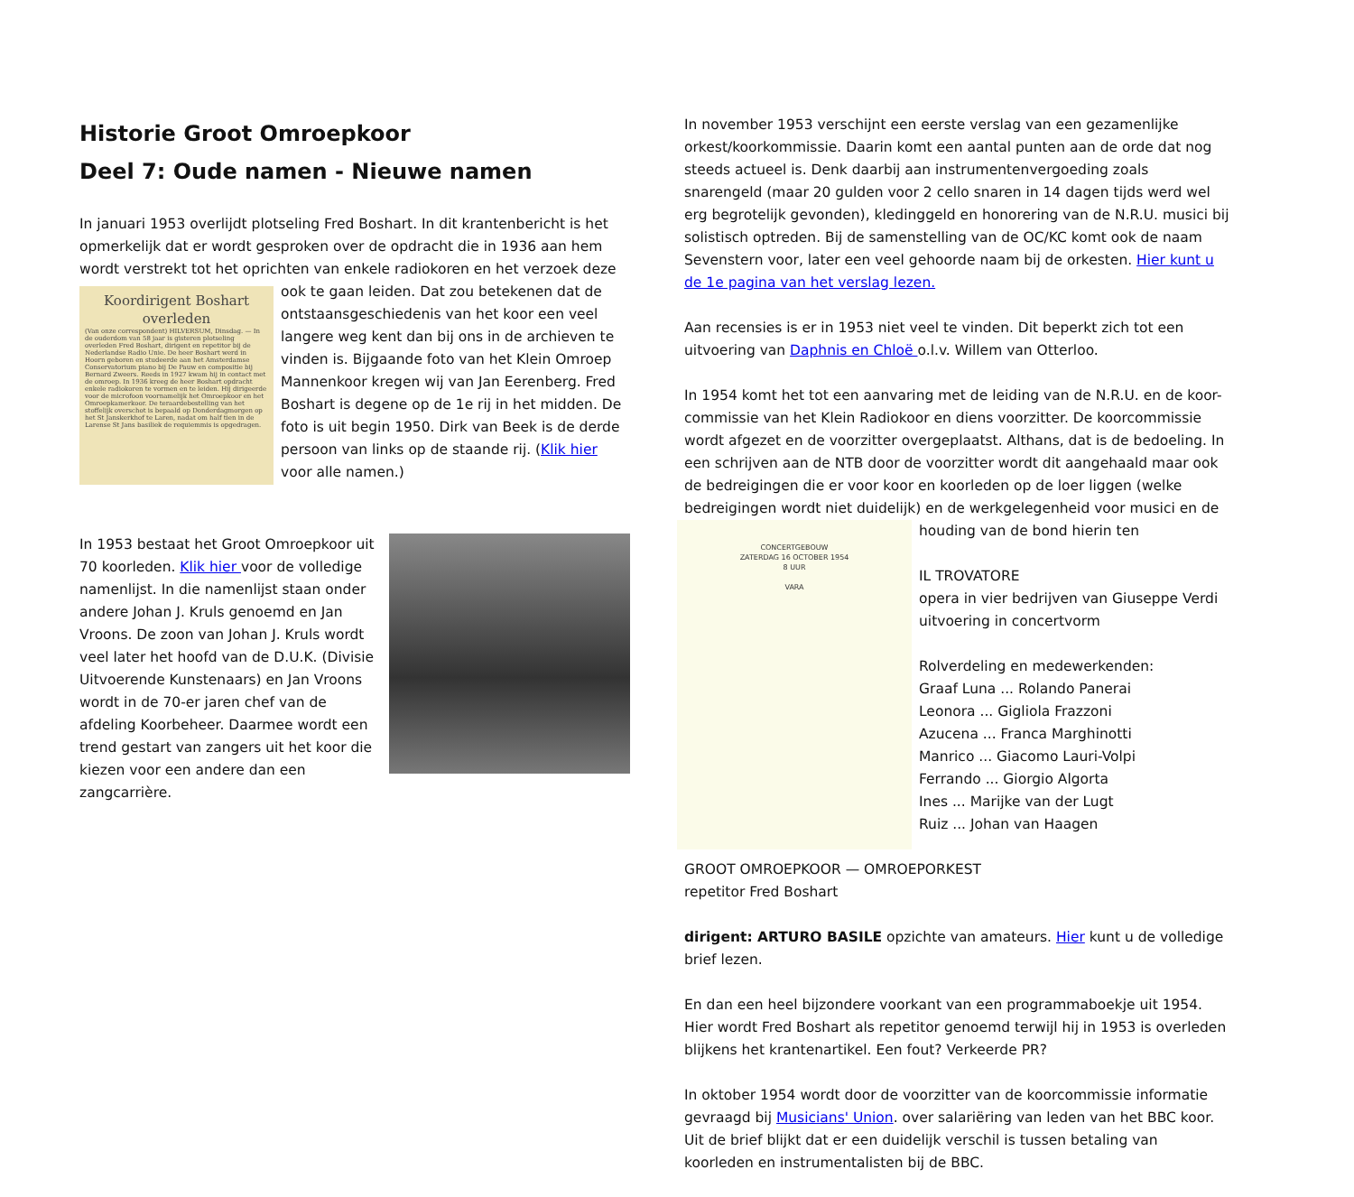Historie Groot Omroepkoor
Deel 7: Oude namen - Nieuwe namen
In januari 1953 overlijdt plotseling Fred Boshart. In dit krantenbericht is het opmerkelijk dat er wordt gesproken over de opdracht die in 1936 aan hem wordt verstrekt tot het oprichten van enkele radiokoren en het verzoek deze ook te gaan Koordirigent Boshart overleden
(Van onze correspondent) HILVERSUM, Dinsdag. — In de ouderdom van 58 jaar is gisteren plotseling overleden Fred Boshart, dirigent en repetitor bij de Nederlandse Radio Unie. De heer Boshart werd in Hoorn geboren en studeerde aan het Amsterdamse Conservatorium piano bij De Pauw en compositie bij Bernard Zweers. Reeds in 1927 kwam hij in contact met de omroep. In 1936 kreeg de heer Boshart opdracht enkele radiokoren te vormen en te leiden. Hij dirigeerde voor de microfoon voornamelijk het Omroepkoor en het Omroepkamerkoor. De teraardebestelling van het stoffelijk overschot is bepaald op Donderdagmorgen op het St Janskerkhof te Laren, nadat om half tien in de Larense St Jans basiliek de requiemmis is opgedragen. leiden. Dat zou betekenen dat de ontstaansgeschiedenis van het koor een veel langere weg kent dan bij ons in de archieven te vinden is. Bijgaande foto van het Klein Omroep Mannenkoor kregen wij van Jan Eerenberg. Fred Boshart is degene op de 1e rij in het midden. De foto is uit begin 1950. Dirk van Beek is de derde persoon van links op de staande rij. (Klik hier voor alle namen.)
In 1953 bestaat het Groot Omroepkoor uit 70 koorleden. Klik hier voor de volledige namenlijst. In die namenlijst staan onder andere Johan J. Kruls genoemd en Jan Vroons. De zoon van Johan J. Kruls wordt veel later het hoofd van de D.U.K. (Divisie Uitvoerende Kunstenaars) en Jan Vroons wordt in de 70-er jaren chef van de afdeling Koorbeheer. Daarmee wordt een trend gestart van zangers uit het koor die kiezen voor een andere dan een zangcarrière.
In november 1953 verschijnt een eerste verslag van een gezamenlijke orkest/koorkommissie. Daarin komt een aantal punten aan de orde dat nog steeds actueel is. Denk daarbij aan instrumentenvergoeding zoals snarengeld (maar 20 gulden voor 2 cello snaren in 14 dagen tijds werd wel erg begrotelijk gevonden), kledinggeld en honorering van de N.R.U. musici bij solistisch optreden. Bij de samenstelling van de OC/KC komt ook de naam Sevenstern voor, later een veel gehoorde naam bij de orkesten. Hier kunt u de 1e pagina van het verslag lezen.
Aan recensies is er in 1953 niet veel te vinden. Dit beperkt zich tot een uitvoering van Daphnis en Chloë o.l.v. Willem van Otterloo.
In 1954 komt het tot een aanvaring met de leiding van de N.R.U. en de koor-commissie van het Klein Radiokoor en diens voorzitter. De koorcommissie wordt afgezet en de voorzitter overgeplaatst. Althans, dat is de bedoeling. In een schrijven aan de NTB door de voorzitter wordt dit aangehaald maar ook de bedreigingen die er voor koor en koorleden op de loer liggen (welke bedreigingen wordt niet duidelijk) en de werkgelegenheid voor musici en de houding van de bond hierin ten CONCERTGEBOUW
ZATERDAG 16 OCTOBER 1954
8 UUR
VARA
IL TROVATORE
opera in vier bedrijven van Giuseppe Verdi
uitvoering in concertvorm
Rolverdeling en medewerkenden:
Graaf Luna ... Rolando Panerai
Leonora ... Gigliola Frazzoni
Azucena ... Franca Marghinotti
Manrico ... Giacomo Lauri-Volpi
Ferrando ... Giorgio Algorta
Ines ... Marijke van der Lugt
Ruiz ... Johan van Haagen
GROOT OMROEPKOOR — OMROEPORKEST
repetitor Fred Boshart
dirigent: ARTURO BASILE opzichte van amateurs. Hier kunt u de volledige brief lezen.
En dan een heel bijzondere voorkant van een programmaboekje uit 1954. Hier wordt Fred Boshart als repetitor genoemd terwijl hij in 1953 is overleden blijkens het krantenartikel. Een fout? Verkeerde PR?
In oktober 1954 wordt door de voorzitter van de koorcommissie informatie gevraagd bij Musicians' Union. over salariëring van leden van het BBC koor. Uit de brief blijkt dat er een duidelijk verschil is tussen betaling van koorleden en instrumentalisten bij de BBC.